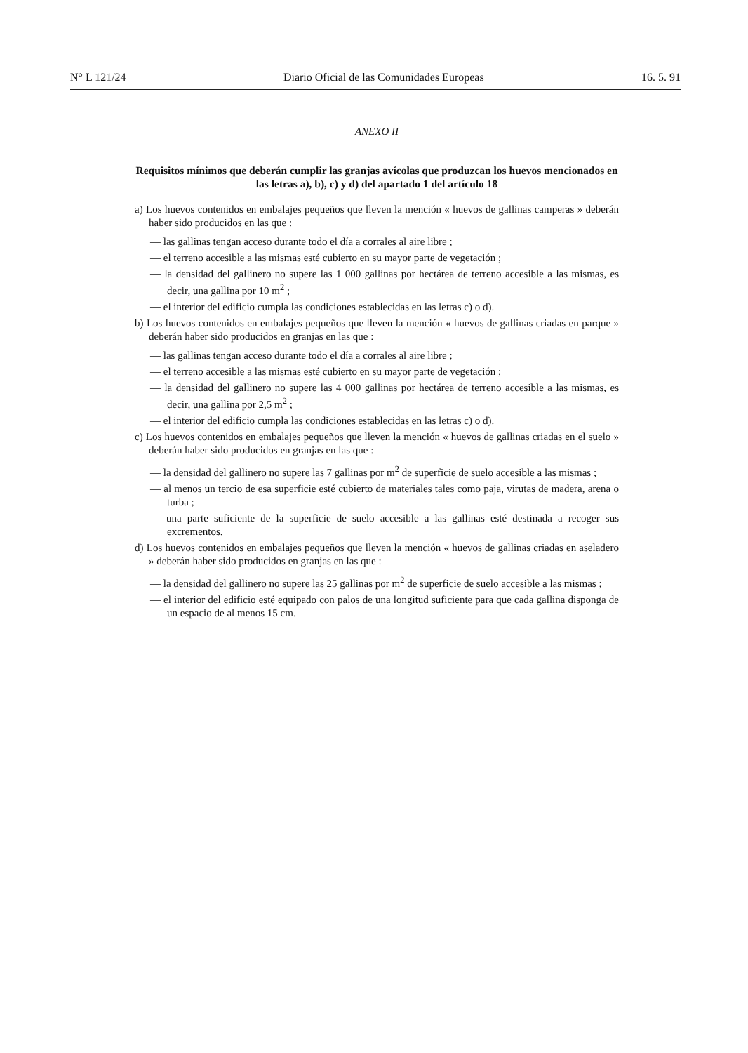N° L 121/24 Diario Oficial de las Comunidades Europeas 16. 5. 91
ANEXO II
Requisitos mínimos que deberán cumplir las granjas avícolas que produzcan los huevos mencionados en las letras a), b), c) y d) del apartado 1 del artículo 18
a) Los huevos contenidos en embalajes pequeños que lleven la mención « huevos de gallinas camperas » deberán haber sido producidos en las que :
— las gallinas tengan acceso durante todo el día a corrales al aire libre ;
— el terreno accesible a las mismas esté cubierto en su mayor parte de vegetación ;
— la densidad del gallinero no supere las 1 000 gallinas por hectárea de terreno accesible a las mismas, es decir, una gallina por 10 m<sup>2</sup> ;
— el interior del edificio cumpla las condiciones establecidas en las letras c) o d).
b) Los huevos contenidos en embalajes pequeños que lleven la mención « huevos de gallinas criadas en parque » deberán haber sido producidos en granjas en las que :
— las gallinas tengan acceso durante todo el día a corrales al aire libre ;
— el terreno accesible a las mismas esté cubierto en su mayor parte de vegetación ;
— la densidad del gallinero no supere las 4 000 gallinas por hectárea de terreno accesible a las mismas, es decir, una gallina por 2,5 m<sup>2</sup> ;
— el interior del edificio cumpla las condiciones establecidas en las letras c) o d).
c) Los huevos contenidos en embalajes pequeños que lleven la mención « huevos de gallinas criadas en el suelo » deberán haber sido producidos en granjas en las que :
— la densidad del gallinero no supere las 7 gallinas por m<sup>2</sup> de superficie de suelo accesible a las mismas ;
— al menos un tercio de esa superficie esté cubierto de materiales tales como paja, virutas de madera, arena o turba ;
— una parte suficiente de la superficie de suelo accesible a las gallinas esté destinada a recoger sus excrementos.
d) Los huevos contenidos en embalajes pequeños que lleven la mención « huevos de gallinas criadas en aseladero » deberán haber sido producidos en granjas en las que :
— la densidad del gallinero no supere las 25 gallinas por m<sup>2</sup> de superficie de suelo accesible a las mismas ;
— el interior del edificio esté equipado con palos de una longitud suficiente para que cada gallina disponga de un espacio de al menos 15 cm.